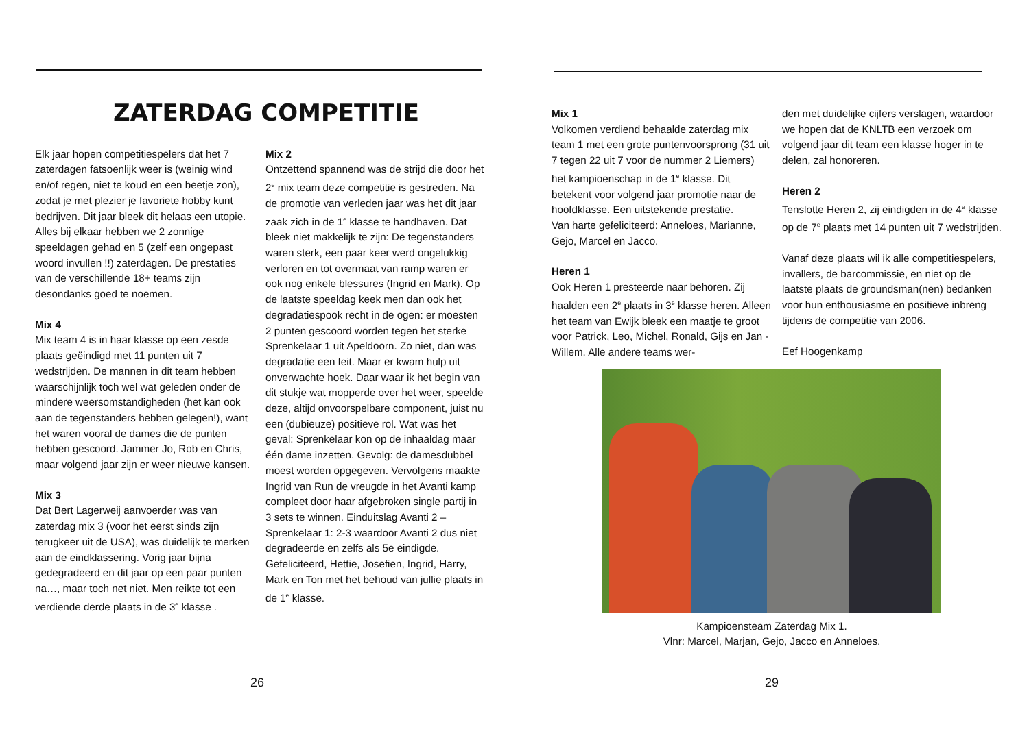ZATERDAG COMPETITIE
Elk jaar hopen competitiespelers dat het 7 zaterdagen fatsoenlijk weer is (weinig wind en/of regen, niet te koud en een beetje zon), zodat je met plezier je favoriete hobby kunt bedrijven. Dit jaar bleek dit helaas een utopie. Alles bij elkaar hebben we 2 zonnige speeldagen gehad en 5 (zelf een ongepast woord invullen !!) zaterdagen. De prestaties van de verschillende 18+ teams zijn desondanks goed te noemen.
Mix 4
Mix team 4 is in haar klasse op een zesde plaats geëindigd met 11 punten uit 7 wedstrijden. De mannen in dit team hebben waarschijnlijk toch wel wat geleden onder de mindere weersomstandigheden (het kan ook aan de tegenstanders hebben gelegen!), want het waren vooral de dames die de punten hebben gescoord. Jammer Jo, Rob en Chris, maar volgend jaar zijn er weer nieuwe kansen.
Mix 3
Dat Bert Lagerweij aanvoerder was van zaterdag mix 3 (voor het eerst sinds zijn terugkeer uit de USA), was duidelijk te merken aan de eindklassering. Vorig jaar bijna gedegradeerd en dit jaar op een paar punten na…, maar toch net niet. Men reikte tot een verdiende derde plaats in de 3<sup>e</sup> klasse .
Mix 2
Ontzettend spannend was de strijd die door het 2<sup>e</sup> mix team deze competitie is gestreden. Na de promotie van verleden jaar was het dit jaar zaak zich in de 1<sup>e</sup> klasse te handhaven. Dat bleek niet makkelijk te zijn: De tegenstanders waren sterk, een paar keer werd ongelukkig verloren en tot overmaat van ramp waren er ook nog enkele blessures (Ingrid en Mark). Op de laatste speeldag keek men dan ook het degradatiespook recht in de ogen: er moesten 2 punten gescoord worden tegen het sterke Sprenkelaar 1 uit Apeldoorn. Zo niet, dan was degradatie een feit. Maar er kwam hulp uit onverwachte hoek. Daar waar ik het begin van dit stukje wat mopperde over het weer, speelde deze, altijd onvoorspelbare component, juist nu een (dubieuze) positieve rol. Wat was het geval: Sprenkelaar kon op de inhaaldag maar één dame inzetten. Gevolg: de damesdubbel moest worden opgegeven. Vervolgens maakte Ingrid van Run de vreugde in het Avanti kamp compleet door haar afgebroken single partij in 3 sets te winnen. Einduitslag Avanti 2 –Sprenkelaar 1: 2-3 waardoor Avanti 2 dus niet degradeerde en zelfs als 5e eindigde. Gefeliciteerd, Hettie, Josefien, Ingrid, Harry, Mark en Ton met het behoud van jullie plaats in de 1<sup>e</sup> klasse.
26
Mix 1
Volkomen verdiend behaalde zaterdag mix team 1 met een grote puntenvoorsprong (31 uit 7 tegen 22 uit 7 voor de nummer 2 Liemers) het kampioenschap in de 1<sup>e</sup> klasse. Dit betekent voor volgend jaar promotie naar de hoofdklasse. Een uitstekende prestatie.
Van harte gefeliciteerd: Anneloes, Marianne, Gejo, Marcel en Jacco.
Heren 1
Ook Heren 1 presteerde naar behoren. Zij haalden een 2<sup>e</sup> plaats in 3<sup>e</sup> klasse heren. Alleen het team van Ewijk bleek een maatje te groot voor Patrick, Leo, Michel, Ronald, Gijs en Jan -Willem. Alle andere teams wer-
den met duidelijke cijfers verslagen, waardoor we hopen dat de KNLTB een verzoek om volgend jaar dit team een klasse hoger in te delen, zal honoreren.
Heren 2
Tenslotte Heren 2, zij eindigden in de 4<sup>e</sup> klasse op de 7<sup>e</sup> plaats met 14 punten uit 7 wedstrijden.
Vanaf deze plaats wil ik alle competitiespelers, invallers, de barcommissie, en niet op de laatste plaats de groundsman(nen) bedanken voor hun enthousiasme en positieve inbreng tijdens de competitie van 2006.
Eef Hoogenkamp
Kampioensteam Zaterdag Mix 1.
Vlnr: Marcel, Marjan, Gejo, Jacco en Anneloes.
29